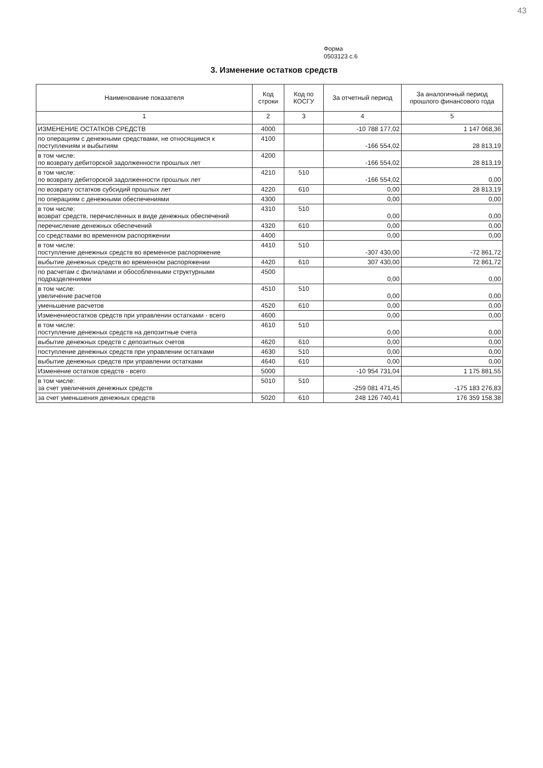43
Форма
0503123 с.6
3. Изменение остатков средств
| Наименование показателя | Код строки | Код по КОСГУ | За отчетный период | За аналогичный период прошлого финансового года |
| --- | --- | --- | --- | --- |
| 1 | 2 | 3 | 4 | 5 |
| ИЗМЕНЕНИЕ ОСТАТКОВ СРЕДСТВ | 4000 | | -10 788 177,02 | 1 147 068,36 |
| по операциям с денежными средствами, не относящимся к поступлениям и выбытиям | 4100 | | -166 554,02 | 28 813,19 |
| в том числе: по возврату дебиторской задолженности прошлых лет | 4200 | | -166 554,02 | 28 813,19 |
| в том числе: по возврату дебиторской задолженности прошлых лет | 4210 | 510 | -166 554,02 | 0,00 |
| по возврату остатков субсидий прошлых лет | 4220 | 610 | 0,00 | 28 813,19 |
| по операциям с денежными обеспечениями | 4300 | | 0,00 | 0,00 |
| в том числе: возврат средств, перечисленных в виде денежных обеспечений | 4310 | 510 | 0,00 | 0,00 |
| перечисление денежных обеспечений | 4320 | 610 | 0,00 | 0,00 |
| со средствами во временном распоряжении | 4400 | | 0,00 | 0,00 |
| в том числе: поступление денежных средств во временное распоряжение | 4410 | 510 | -307 430,00 | -72 861,72 |
| выбытие денежных средств во временном распоряжении | 4420 | 610 | 307 430,00 | 72 861,72 |
| по расчетам с филиалами и обособленными структурными подразделениями | 4500 | | 0,00 | 0,00 |
| в том числе: увеличение расчетов | 4510 | 510 | 0,00 | 0,00 |
| уменьшение расчетов | 4520 | 610 | 0,00 | 0,00 |
| Изменениеостатков средств при управлении остатками - всего | 4600 | | 0,00 | 0,00 |
| в том числе: поступление денежных средств на депозитные счета | 4610 | 510 | 0,00 | 0,00 |
| выбытие денежных средств с депозитных счетов | 4620 | 610 | 0,00 | 0,00 |
| поступление денежных средств при управлении остатками | 4630 | 510 | 0,00 | 0,00 |
| выбытие денежных средств при управлении остатками | 4640 | 610 | 0,00 | 0,00 |
| Изменение остатков средств - всего | 5000 | | -10 954 731,04 | 1 175 881,55 |
| в том числе: за счет увеличения денежных средств | 5010 | 510 | -259 081 471,45 | -175 183 276,83 |
| за счет уменьшения денежных средств | 5020 | 610 | 248 126 740,41 | 176 359 158,38 |